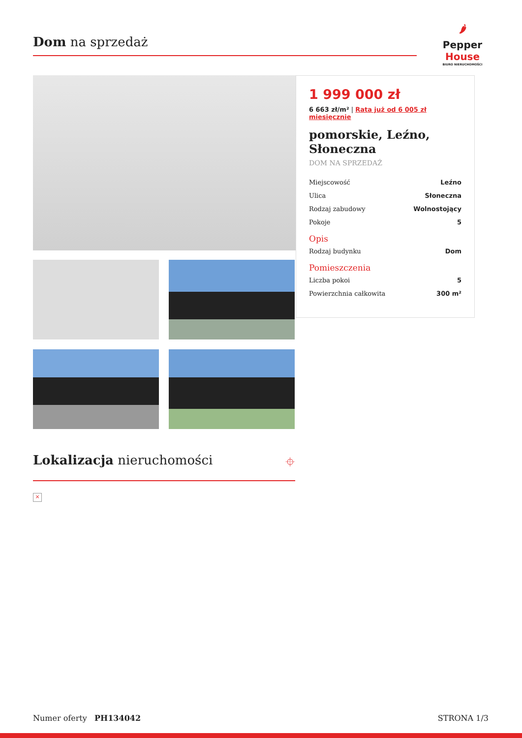Dom na sprzedaż
🌶
Pepper
House
BIURO NIERUCHOMOŚCI
1 999 000 zł
6 663 zł/m² | Rata już od 6 005 zł miesięcznie
pomorskie, Leźno, Słoneczna
DOM NA SPRZEDAŻ
| Miejscowość | Leźno |
| Ulica | Słoneczna |
| Rodzaj zabudowy | Wolnostojący |
| Pokoje | 5 |
Opis
| Rodzaj budynku | Dom |
Pomieszczenia
| Liczba pokoi | 5 |
| Powierzchnia całkowita | 300 m² |
Lokalizacja nieruchomości ⌖
×
Numer oferty PH134042 STRONA 1/3